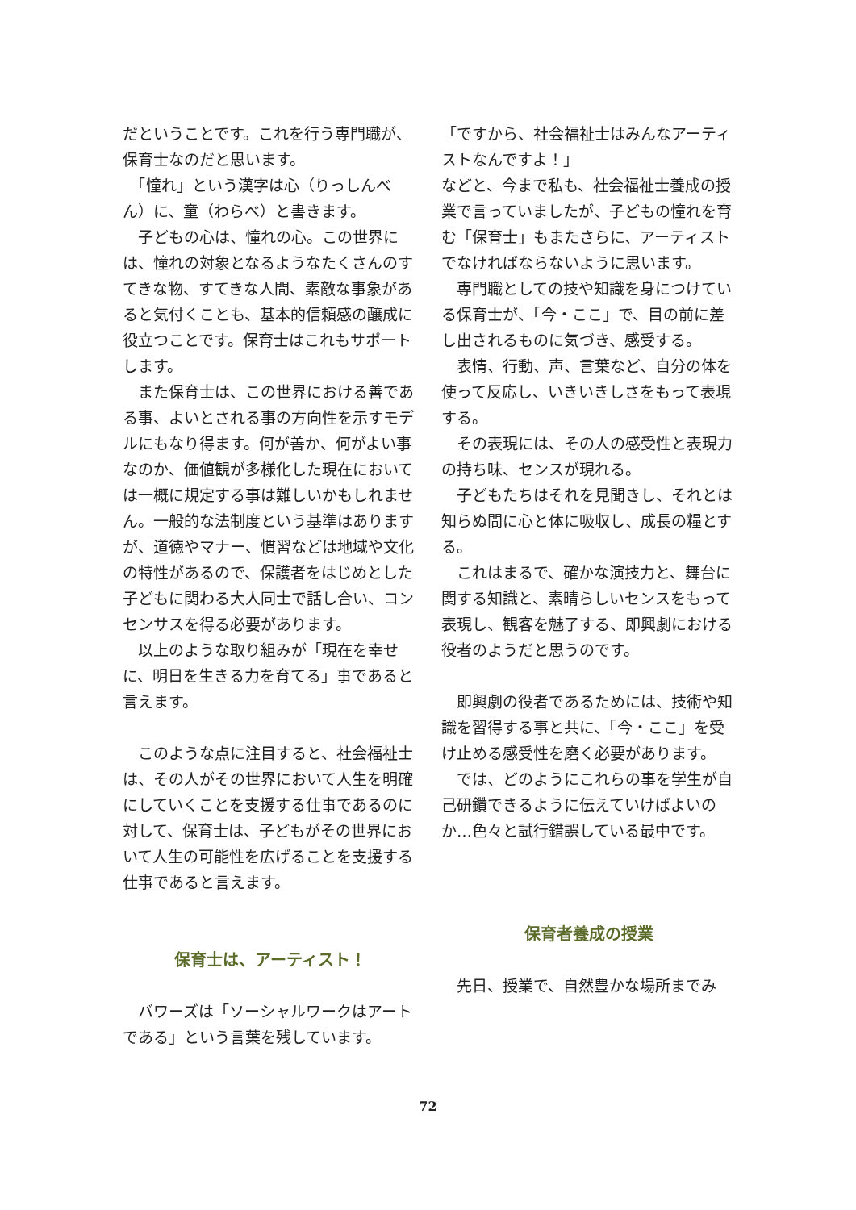だということです。これを行う専門職が、保育士なのだと思います。
　「憧れ」という漢字は心（りっしんべん）に、童（わらべ）と書きます。
　子どもの心は、憧れの心。この世界には、憧れの対象となるようなたくさんのすてきな物、すてきな人間、素敵な事象があると気付くことも、基本的信頼感の醸成に役立つことです。保育士はこれもサポートします。
　また保育士は、この世界における善である事、よいとされる事の方向性を示すモデルにもなり得ます。何が善か、何がよい事なのか、価値観が多様化した現在においては一概に規定する事は難しいかもしれません。一般的な法制度という基準はありますが、道徳やマナー、慣習などは地域や文化の特性があるので、保護者をはじめとした子どもに関わる大人同士で話し合い、コンセンサスを得る必要があります。
　以上のような取り組みが「現在を幸せに、明日を生きる力を育てる」事であると言えます。
　このような点に注目すると、社会福祉士は、その人がその世界において人生を明確にしていくことを支援する仕事であるのに対して、保育士は、子どもがその世界において人生の可能性を広げることを支援する仕事であると言えます。
保育士は、アーティスト！
　バワーズは「ソーシャルワークはアートである」という言葉を残しています。
「ですから、社会福祉士はみんなアーティストなんですよ！」
などと、今まで私も、社会福祉士養成の授業で言っていましたが、子どもの憧れを育む「保育士」もまたさらに、アーティストでなければならないように思います。
　専門職としての技や知識を身につけている保育士が、「今・ここ」で、目の前に差し出されるものに気づき、感受する。
　表情、行動、声、言葉など、自分の体を使って反応し、いきいきしさをもって表現する。
　その表現には、その人の感受性と表現力の持ち味、センスが現れる。
　子どもたちはそれを見聞きし、それとは知らぬ間に心と体に吸収し、成長の糧とする。
　これはまるで、確かな演技力と、舞台に関する知識と、素晴らしいセンスをもって表現し、観客を魅了する、即興劇における役者のようだと思うのです。
　即興劇の役者であるためには、技術や知識を習得する事と共に、「今・ここ」を受け止める感受性を磨く必要があります。
　では、どのようにこれらの事を学生が自己研鑽できるように伝えていけばよいのか…色々と試行錯誤している最中です。
保育者養成の授業
　先日、授業で、自然豊かな場所までみ
72